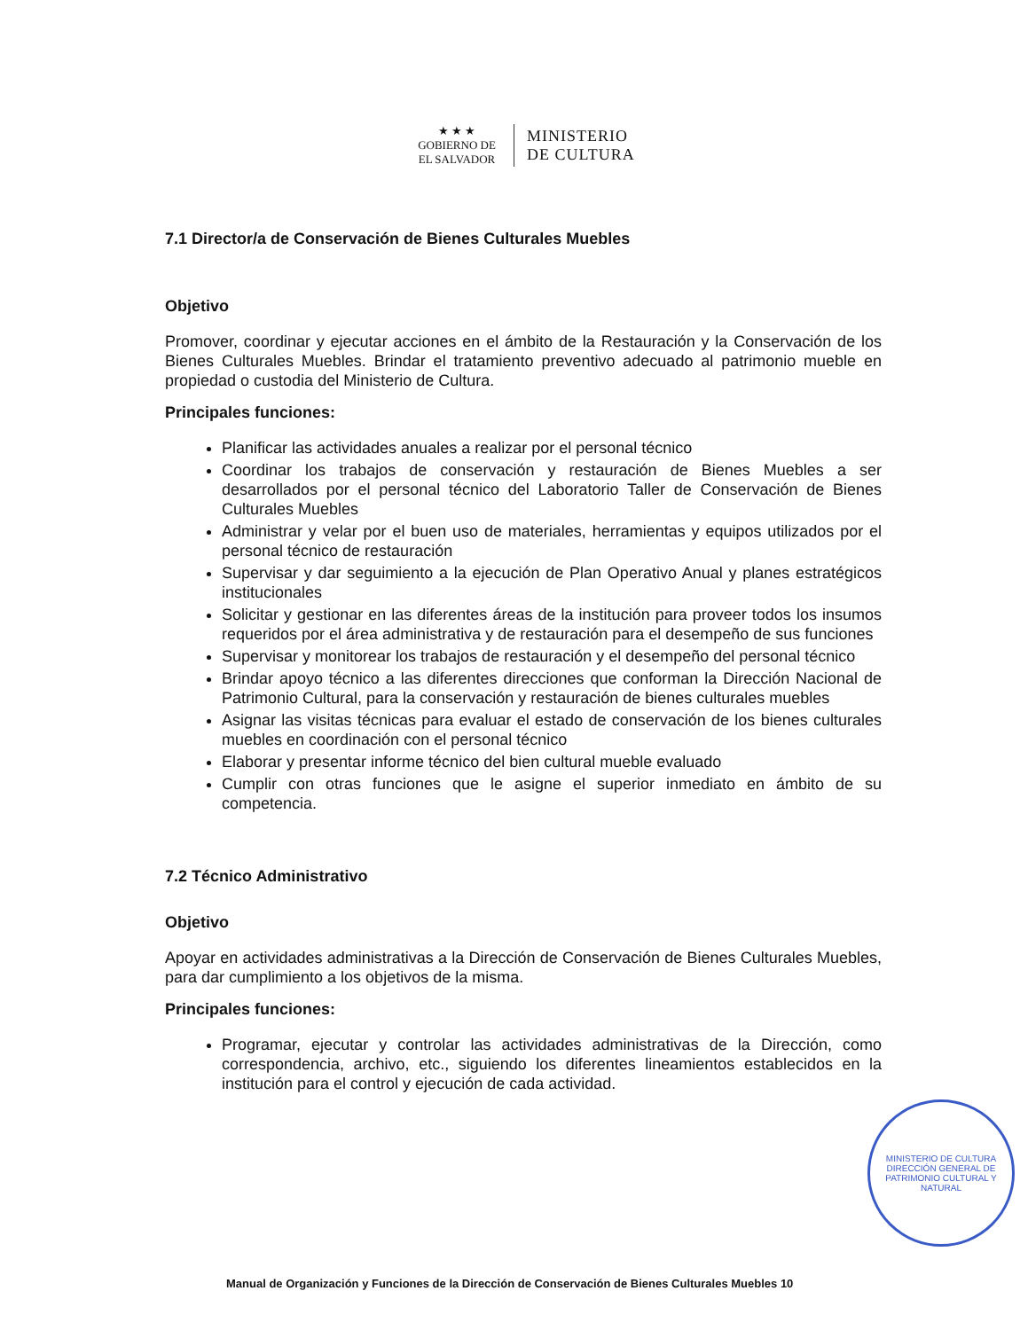★ ★ ★
GOBIERNO DE
EL SALVADOR
MINISTERIO
DE CULTURA
7.1 Director/a de Conservación de Bienes Culturales Muebles
Objetivo
Promover, coordinar y ejecutar acciones en el ámbito de la Restauración y la Conservación de los Bienes Culturales Muebles. Brindar el tratamiento preventivo adecuado al patrimonio mueble en propiedad o custodia del Ministerio de Cultura.
Principales funciones:
Planificar las actividades anuales a realizar por el personal técnico
Coordinar los trabajos de conservación y restauración de Bienes Muebles a ser desarrollados por el personal técnico del Laboratorio Taller de Conservación de Bienes Culturales Muebles
Administrar y velar por el buen uso de materiales, herramientas y equipos utilizados por el personal técnico de restauración
Supervisar y dar seguimiento a la ejecución de Plan Operativo Anual y planes estratégicos institucionales
Solicitar y gestionar en las diferentes áreas de la institución para proveer todos los insumos requeridos por el área administrativa y de restauración para el desempeño de sus funciones
Supervisar y monitorear los trabajos de restauración y el desempeño del personal técnico
Brindar apoyo técnico a las diferentes direcciones que conforman la Dirección Nacional de Patrimonio Cultural, para la conservación y restauración de bienes culturales muebles
Asignar las visitas técnicas para evaluar el estado de conservación de los bienes culturales muebles en coordinación con el personal técnico
Elaborar y presentar informe técnico del bien cultural mueble evaluado
Cumplir con otras funciones que le asigne el superior inmediato en ámbito de su competencia.
7.2 Técnico Administrativo
Objetivo
Apoyar en actividades administrativas a la Dirección de Conservación de Bienes Culturales Muebles, para dar cumplimiento a los objetivos de la misma.
Principales funciones:
Programar, ejecutar y controlar las actividades administrativas de la Dirección, como correspondencia, archivo, etc., siguiendo los diferentes lineamientos establecidos en la institución para el control y ejecución de cada actividad.
MINISTERIO DE CULTURA
DIRECCIÓN GENERAL DE PATRIMONIO CULTURAL Y NATURAL
Manual de Organización y Funciones de la Dirección de Conservación de Bienes Culturales Muebles 10